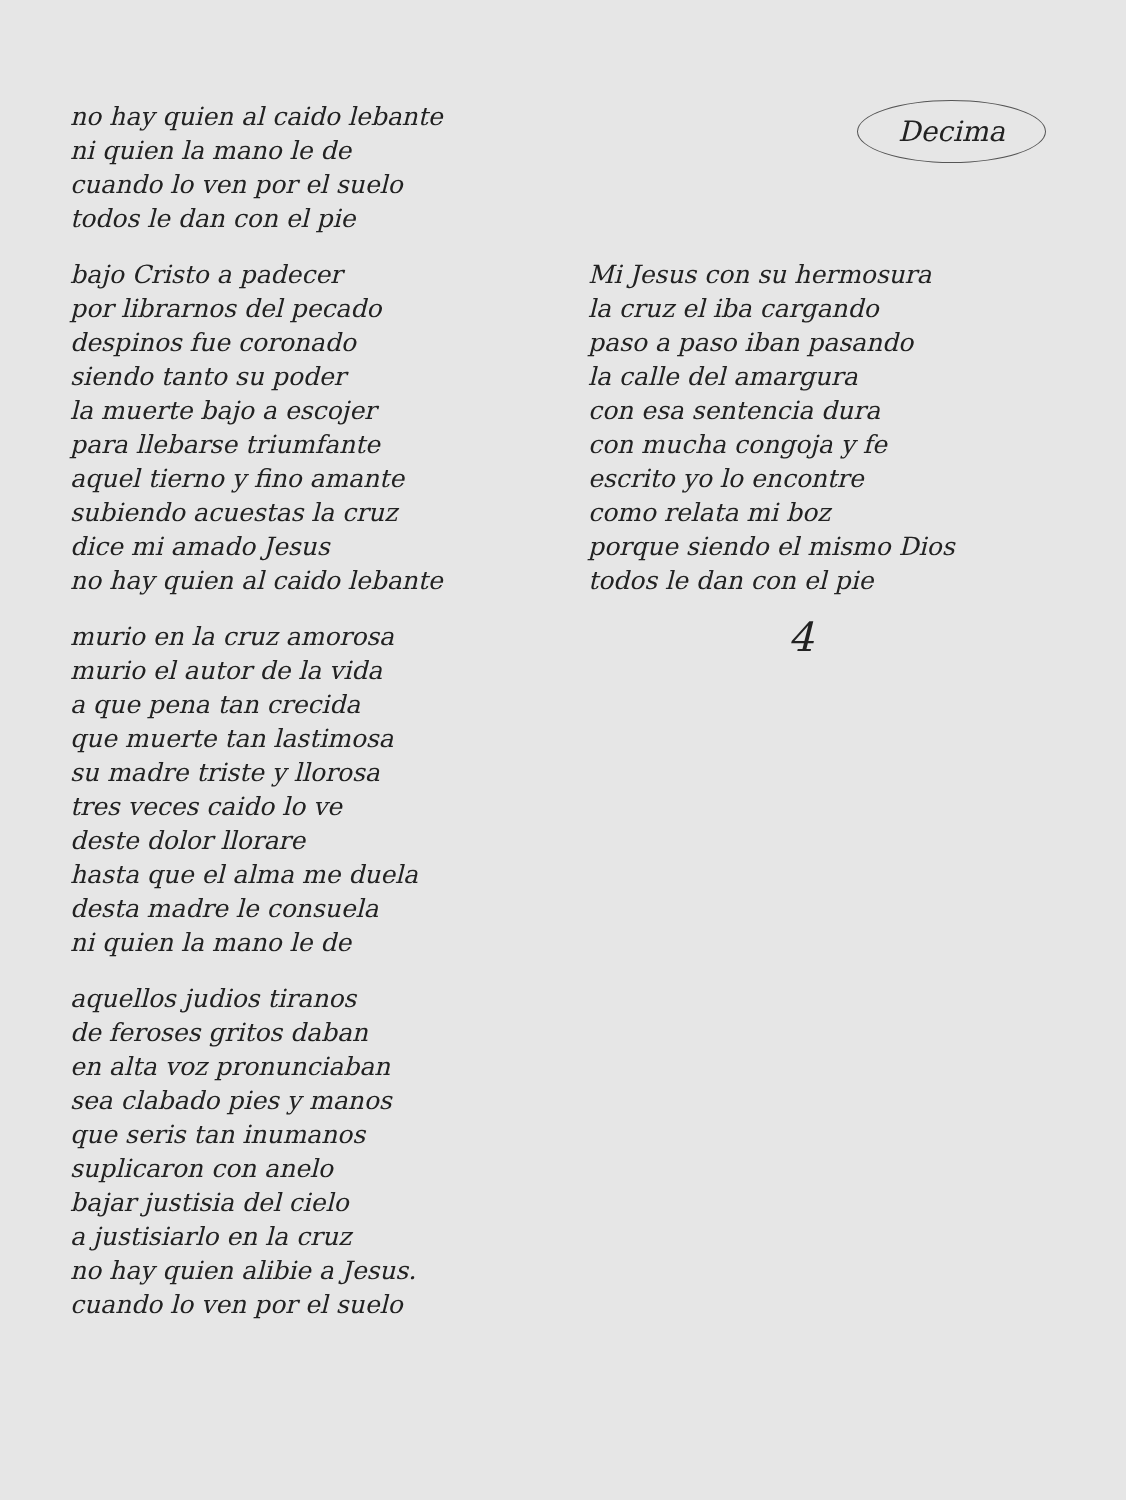Decima
no hay quien al caido lebante
ni quien la mano le de
cuando lo ven por el suelo
todos le dan con el pie
bajo Cristo a padecer
por librarnos del pecado
despinos fue coronado
siendo tanto su poder
la muerte bajo a escojer
para llebarse triumfante
aquel tierno y fino amante
subiendo acuestas la cruz
dice mi amado Jesus
no hay quien al caido lebante
murio en la cruz amorosa
murio el autor de la vida
a que pena tan crecida
que muerte tan lastimosa
su madre triste y llorosa
tres veces caido lo ve
deste dolor llorare
hasta que el alma me duela
desta madre le consuela
ni quien la mano le de
aquellos judios tiranos
de feroses gritos daban
en alta voz pronunciaban
sea clabado pies y manos
que seris tan inumanos
suplicaron con anelo
bajar justisia del cielo
a justisiarlo en la cruz
no hay quien alibie a Jesus.
cuando lo ven por el suelo
Mi Jesus con su hermosura
la cruz el iba cargando
paso a paso iban pasando
la calle del amargura
con esa sentencia dura
con mucha congoja y fe
escrito yo lo encontre
como relata mi boz
porque siendo el mismo Dios
todos le dan con el pie
4